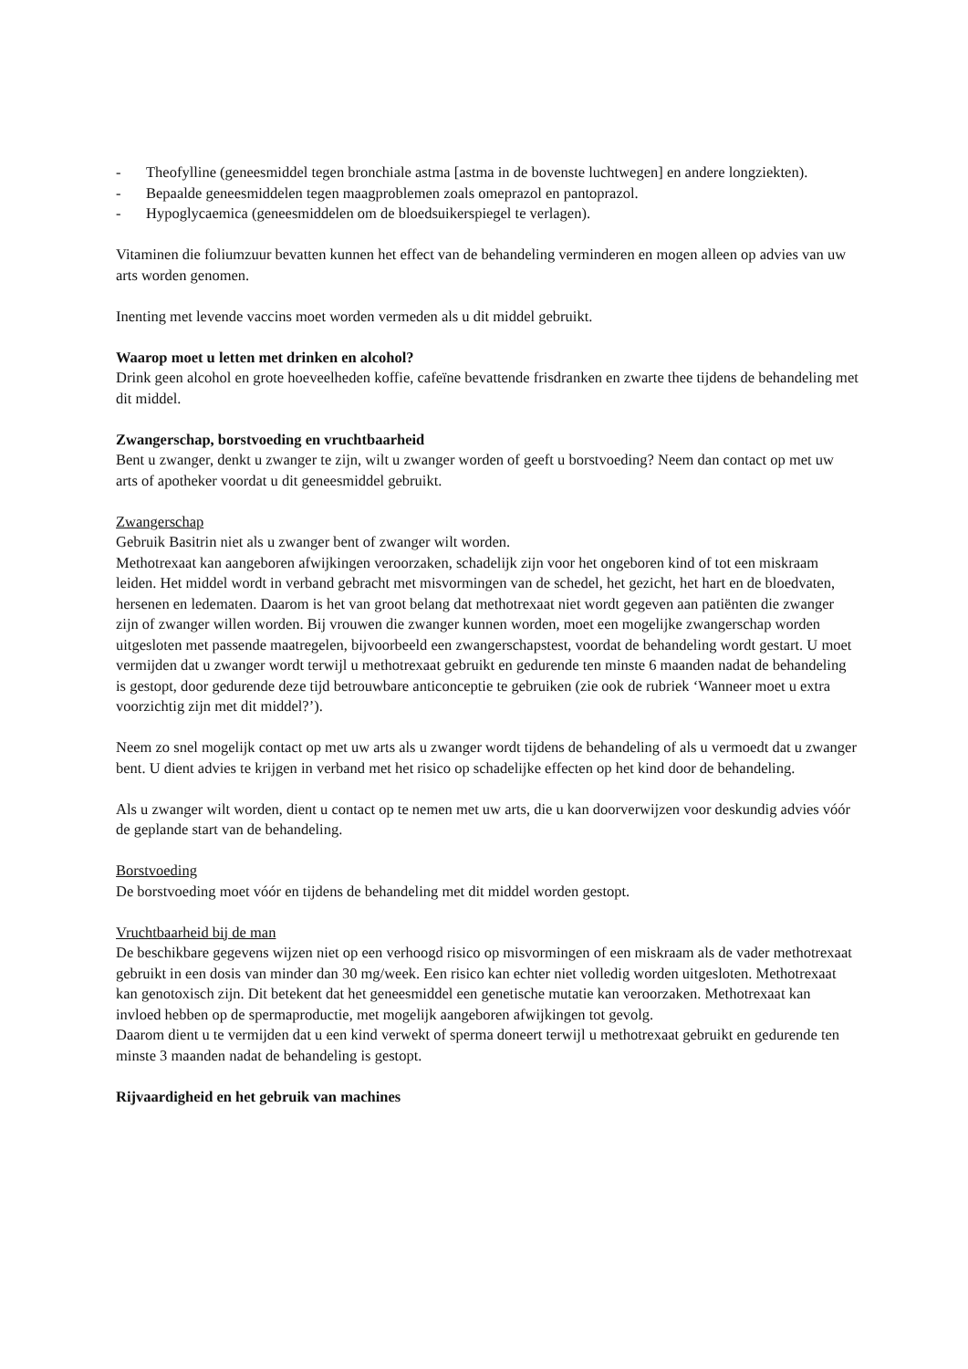- Theofylline (geneesmiddel tegen bronchiale astma [astma in de bovenste luchtwegen] en andere longziekten).
- Bepaalde geneesmiddelen tegen maagproblemen zoals omeprazol en pantoprazol.
- Hypoglycaemica (geneesmiddelen om de bloedsuikerspiegel te verlagen).
Vitaminen die foliumzuur bevatten kunnen het effect van de behandeling verminderen en mogen alleen op advies van uw arts worden genomen.
Inenting met levende vaccins moet worden vermeden als u dit middel gebruikt.
Waarop moet u letten met drinken en alcohol?
Drink geen alcohol en grote hoeveelheden koffie, cafeïne bevattende frisdranken en zwarte thee tijdens de behandeling met dit middel.
Zwangerschap, borstvoeding en vruchtbaarheid
Bent u zwanger, denkt u zwanger te zijn, wilt u zwanger worden of geeft u borstvoeding? Neem dan contact op met uw arts of apotheker voordat u dit geneesmiddel gebruikt.
Zwangerschap
Gebruik Basitrin niet als u zwanger bent of zwanger wilt worden.
Methotrexaat kan aangeboren afwijkingen veroorzaken, schadelijk zijn voor het ongeboren kind of tot een miskraam leiden. Het middel wordt in verband gebracht met misvormingen van de schedel, het gezicht, het hart en de bloedvaten, hersenen en ledematen. Daarom is het van groot belang dat methotrexaat niet wordt gegeven aan patiënten die zwanger zijn of zwanger willen worden. Bij vrouwen die zwanger kunnen worden, moet een mogelijke zwangerschap worden uitgesloten met passende maatregelen, bijvoorbeeld een zwangerschapstest, voordat de behandeling wordt gestart. U moet vermijden dat u zwanger wordt terwijl u methotrexaat gebruikt en gedurende ten minste 6 maanden nadat de behandeling is gestopt, door gedurende deze tijd betrouwbare anticonceptie te gebruiken (zie ook de rubriek ‘Wanneer moet u extra voorzichtig zijn met dit middel?’).
Neem zo snel mogelijk contact op met uw arts als u zwanger wordt tijdens de behandeling of als u vermoedt dat u zwanger bent. U dient advies te krijgen in verband met het risico op schadelijke effecten op het kind door de behandeling.
Als u zwanger wilt worden, dient u contact op te nemen met uw arts, die u kan doorverwijzen voor deskundig advies vóór de geplande start van de behandeling.
Borstvoeding
De borstvoeding moet vóór en tijdens de behandeling met dit middel worden gestopt.
Vruchtbaarheid bij de man
De beschikbare gegevens wijzen niet op een verhoogd risico op misvormingen of een miskraam als de vader methotrexaat gebruikt in een dosis van minder dan 30 mg/week. Een risico kan echter niet volledig worden uitgesloten. Methotrexaat kan genotoxisch zijn. Dit betekent dat het geneesmiddel een genetische mutatie kan veroorzaken. Methotrexaat kan invloed hebben op de spermaproductie, met mogelijk aangeboren afwijkingen tot gevolg.
Daarom dient u te vermijden dat u een kind verwekt of sperma doneert terwijl u methotrexaat gebruikt en gedurende ten minste 3 maanden nadat de behandeling is gestopt.
Rijvaardigheid en het gebruik van machines